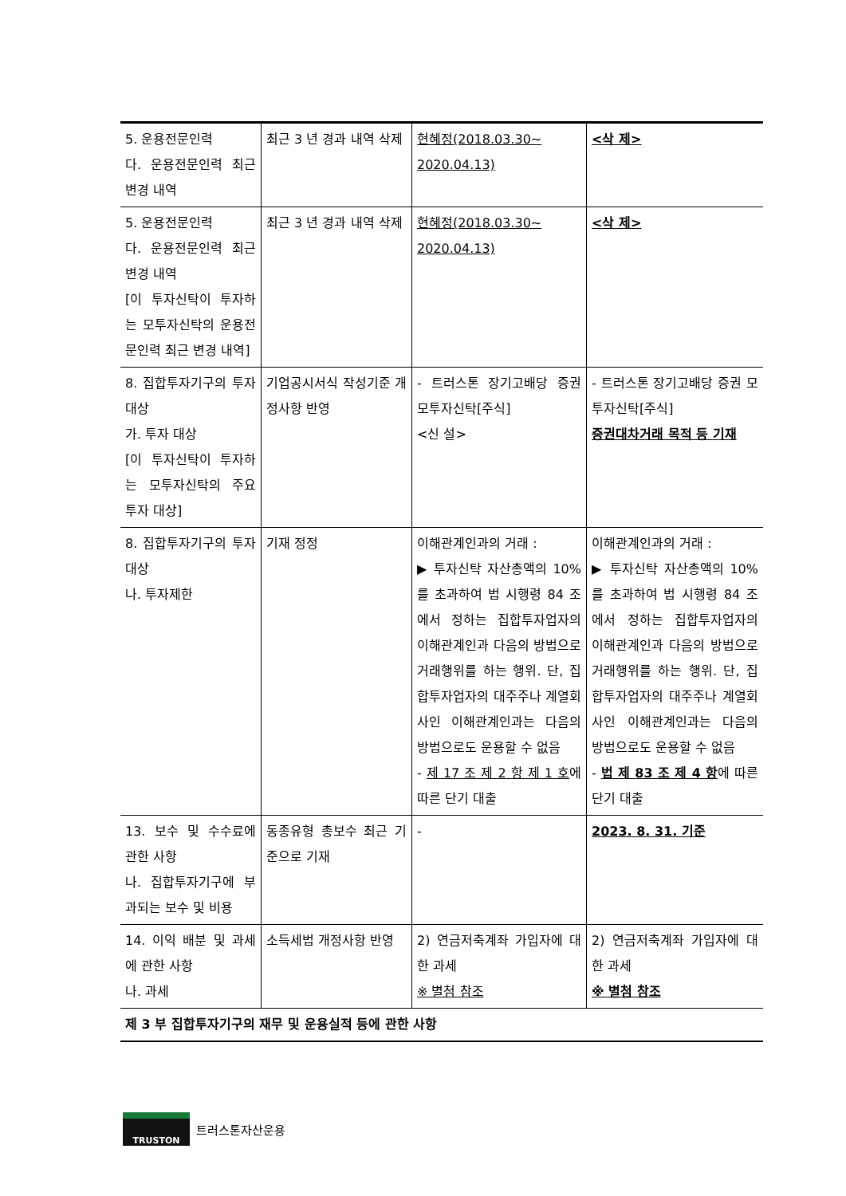| 5. 운용전문인력 다. 운용전문인력 최근 변경 내역 | 최근 3 년 경과 내역 삭제 | 현혜정(2018.03.30~ 2020.04.13) | <삭 제> |
| 5. 운용전문인력 다. 운용전문인력 최근 변경 내역 [이 투자신탁이 투자하는 모투자신탁의 운용전문인력 최근 변경 내역] | 최근 3 년 경과 내역 삭제 | 현혜정(2018.03.30~ 2020.04.13) | <삭 제> |
| 8. 집합투자기구의 투자대상 가. 투자 대상 [이 투자신탁이 투자하는 모투자신탁의 주요 투자 대상] | 기업공시서식 작성기준 개정사항 반영 | - 트러스톤 장기고배당 증권 모투자신탁[주식] <신 설> | - 트러스톤 장기고배당 증권 모투자신탁[주식] 증권대차거래 목적 등 기재 |
| 8. 집합투자기구의 투자대상 나. 투자제한 | 기재 정정 | 이해관계인과의 거래 : ▶ 투자신탁 자산총액의 10%를 초과하여 법 시행령 84 조에서 정하는 집합투자업자의 이해관계인과 다음의 방법으로 거래행위를 하는 행위. 단, 집합투자업자의 대주주나 계열회사인 이해관계인과는 다음의 방법으로도 운용할 수 없음 - 제 17 조 제 2 항 제 1 호 에 따른 단기 대출 | 이해관계인과의 거래 : ▶ 투자신탁 자산총액의 10%를 초과하여 법 시행령 84 조에서 정하는 집합투자업자의 이해관계인과 다음의 방법으로 거래행위를 하는 행위. 단, 집합투자업자의 대주주나 계열회사인 이해관계인과는 다음의 방법으로도 운용할 수 없음 - 법 제 83 조 제 4 항 에 따른 단기 대출 |
| 13. 보수 및 수수료에 관한 사항 나. 집합투자기구에 부과되는 보수 및 비용 | 동종유형 총보수 최근 기준으로 기재 | - | 2023. 8. 31. 기준 |
| 14. 이익 배분 및 과세에 관한 사항 나. 과세 | 소득세법 개정사항 반영 | 2) 연금저축계좌 가입자에 대한 과세 ※ 별첨 참조 | 2) 연금저축계좌 가입자에 대한 과세 ※ 별첨 참조 |
| 제 3 부 집합투자기구의 재무 및 운용실적 등에 관한 사항 | | | |
TRUSTON
트러스톤자산운용